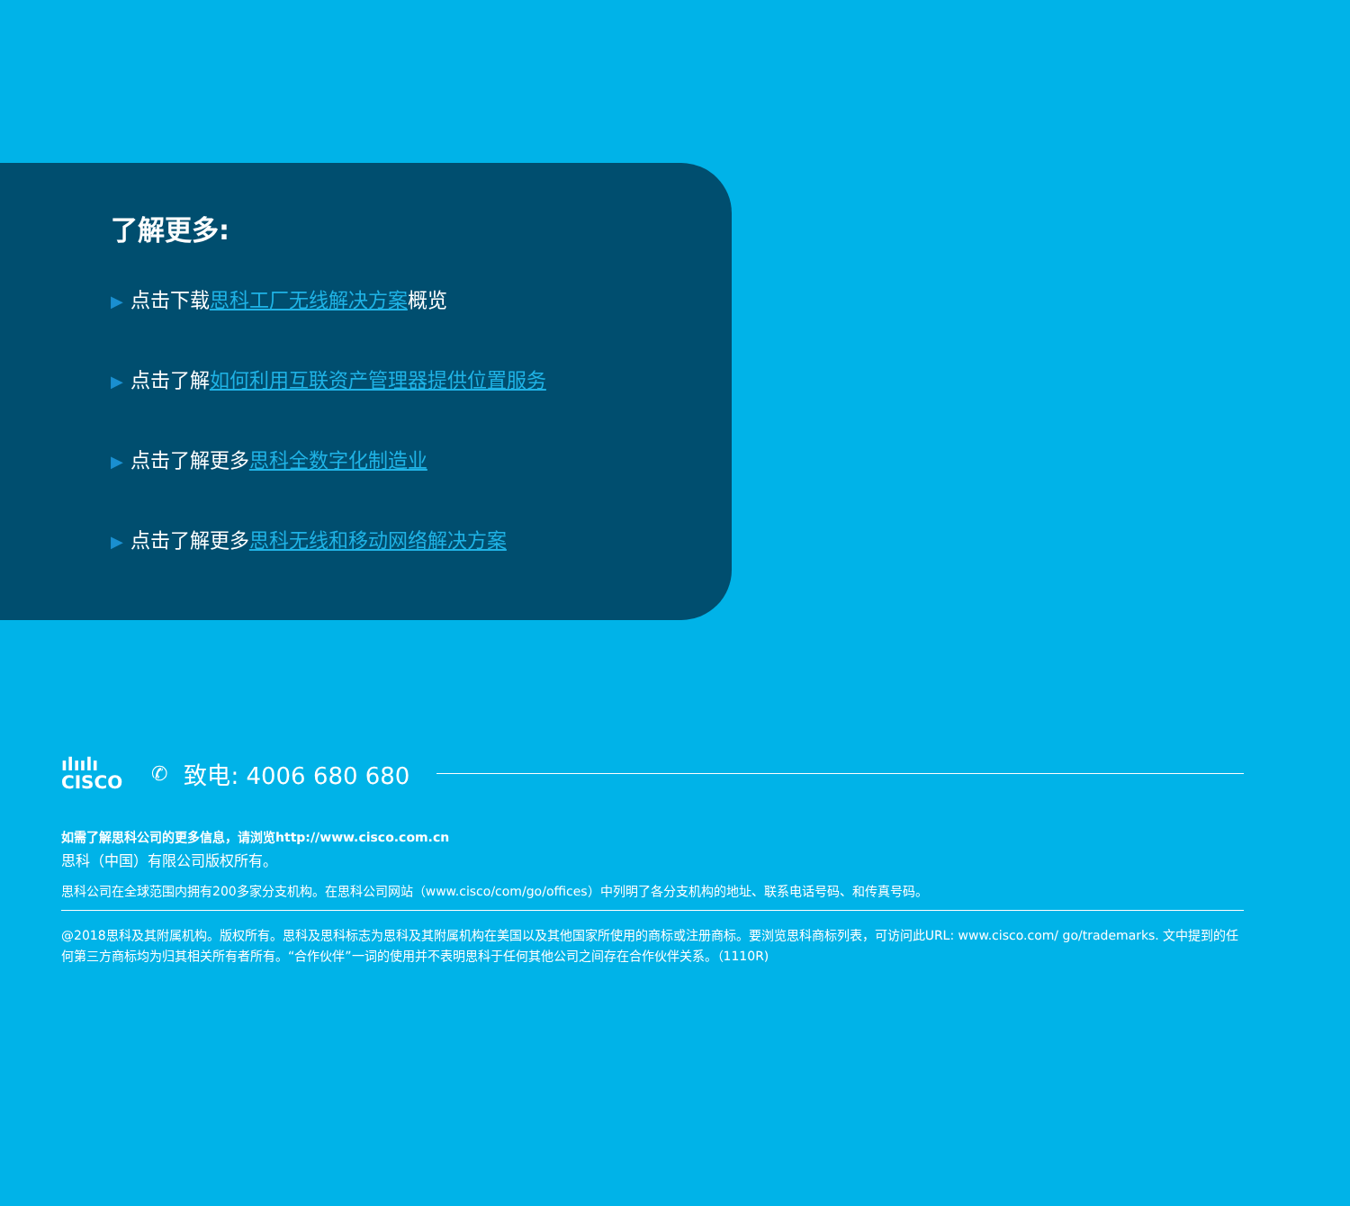了解更多:
▶ 点击下载思科工厂无线解决方案概览
▶ 点击了解如何利用互联资产管理器提供位置服务
▶ 点击了解更多思科全数字化制造业
▶ 点击了解更多思科无线和移动网络解决方案
ılıılı
CISCO
✆ 致电: 4006 680 680
如需了解思科公司的更多信息，请浏览http://www.cisco.com.cn
思科（中国）有限公司版权所有。
思科公司在全球范围内拥有200多家分支机构。在思科公司网站（www.cisco/com/go/offices）中列明了各分支机构的地址、联系电话号码、和传真号码。
@2018思科及其附属机构。版权所有。思科及思科标志为思科及其附属机构在美国以及其他国家所使用的商标或注册商标。要浏览思科商标列表，可访问此URL: www.cisco.com/ go/trademarks. 文中提到的任何第三方商标均为归其相关所有者所有。“合作伙伴”一词的使用并不表明思科于任何其他公司之间存在合作伙伴关系。（1110R)